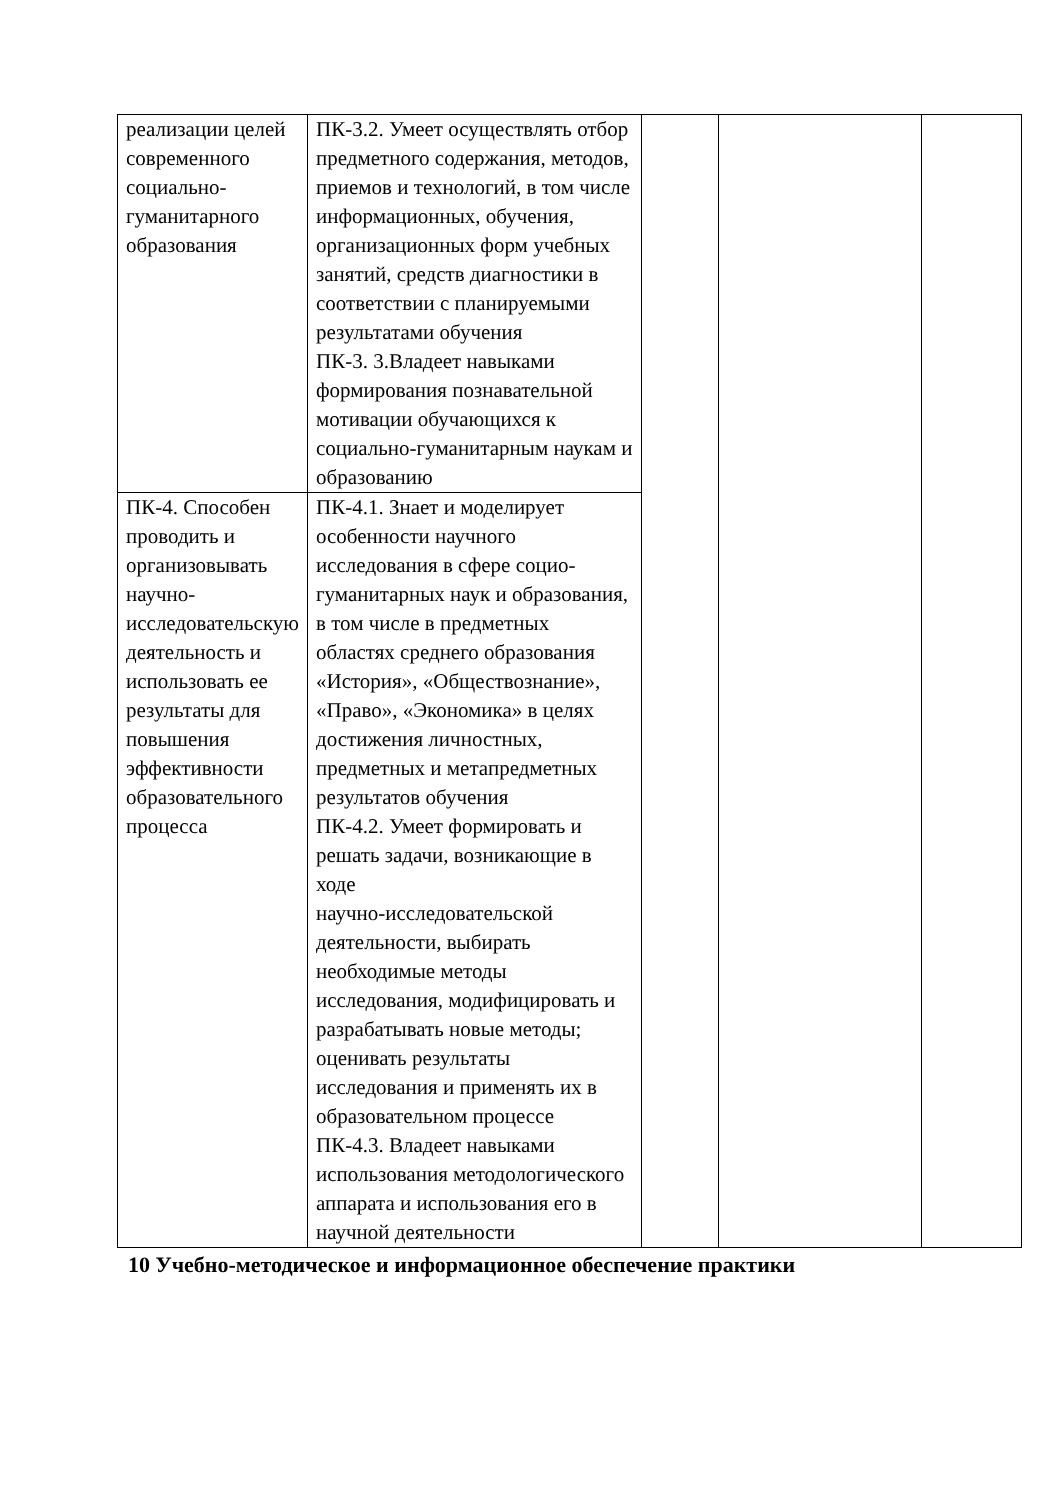| реализации целей современного социально-гуманитарного образования | ПК-3.2. Умеет осуществлять отбор предметного содержания, методов, приемов и технологий, в том числе информационных, обучения, организационных форм учебных занятий, средств диагностики в соответствии с планируемыми результатами обучения ПК-3. 3.Владеет навыками формирования познавательной мотивации обучающихся к социально-гуманитарным наукам и образованию | | | |
| ПК-4. Способен проводить и организовывать научно-исследовательскую деятельность и использовать ее результаты для повышения эффективности образовательного процесса | ПК-4.1. Знает и моделирует особенности научного исследования в сфере социо-гуманитарных наук и образования, в том числе в предметных областях среднего образования «История», «Обществознание», «Право», «Экономика» в целях достижения личностных, предметных и метапредметных результатов обучения ПК-4.2. Умеет формировать и решать задачи, возникающие в ходе научно-исследовательской деятельности, выбирать необходимые методы исследования, модифицировать и разрабатывать новые методы; оценивать результаты исследования и применять их в образовательном процессе ПК-4.3. Владеет навыками использования методологического аппарата и использования его в научной деятельности | | | |
10 Учебно-методическое и информационное обеспечение практики